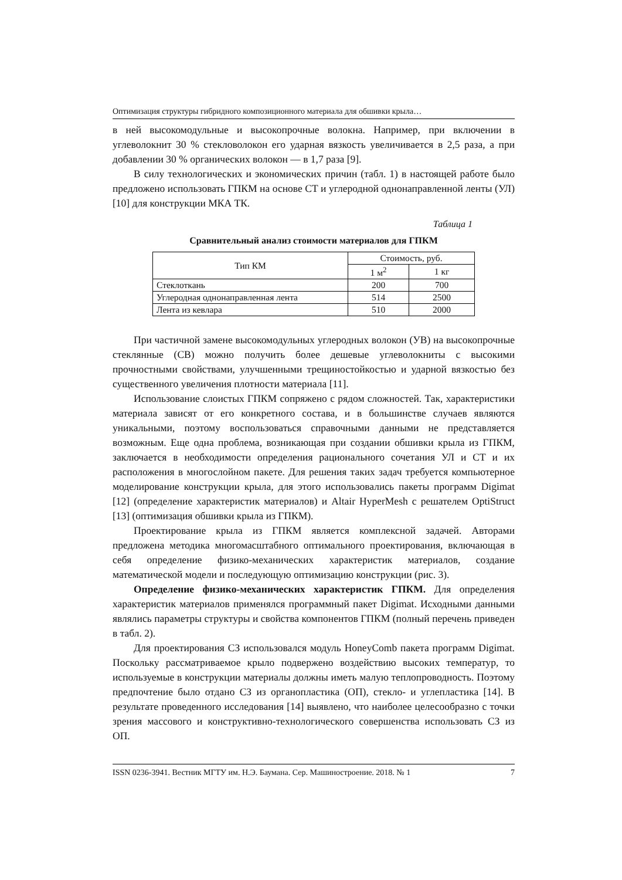Оптимизация структуры гибридного композиционного материала для обшивки крыла…
в ней высокомодульные и высокопрочные волокна. Например, при включении в углеволокнит 30 % стекловолокон его ударная вязкость увеличивается в 2,5 раза, а при добавлении 30 % органических волокон — в 1,7 раза [9].
В силу технологических и экономических причин (табл. 1) в настоящей работе было предложено использовать ГПКМ на основе СТ и углеродной однонаправленной ленты (УЛ) [10] для конструкции МКА ТК.
Таблица 1
Сравнительный анализ стоимости материалов для ГПКМ
| Тип КМ | Стоимость, руб. | |
| --- | --- | --- |
| | 1 м<sup>2</sup> | 1 кг |
| Стеклоткань | 200 | 700 |
| Углеродная однонаправленная лента | 514 | 2500 |
| Лента из кевлара | 510 | 2000 |
При частичной замене высокомодульных углеродных волокон (УВ) на высокопрочные стеклянные (СВ) можно получить более дешевые углеволокниты с высокими прочностными свойствами, улучшенными трещиностойкостью и ударной вязкостью без существенного увеличения плотности материала [11].
Использование слоистых ГПКМ сопряжено с рядом сложностей. Так, характеристики материала зависят от его конкретного состава, и в большинстве случаев являются уникальными, поэтому воспользоваться справочными данными не представляется возможным. Еще одна проблема, возникающая при создании обшивки крыла из ГПКМ, заключается в необходимости определения рационального сочетания УЛ и СТ и их расположения в многослойном пакете. Для решения таких задач требуется компьютерное моделирование конструкции крыла, для этого использовались пакеты программ Digimat [12] (определение характеристик материалов) и Altair HyperMesh с решателем OptiStruct [13] (оптимизация обшивки крыла из ГПКМ).
Проектирование крыла из ГПКМ является комплексной задачей. Авторами предложена методика многомасштабного оптимального проектирования, включающая в себя определение физико-механических характеристик материалов, создание математической модели и последующую оптимизацию конструкции (рис. 3).
Определение физико-механических характеристик ГПКМ. Для определения характеристик материалов применялся программный пакет Digimat. Исходными данными являлись параметры структуры и свойства компонентов ГПКМ (полный перечень приведен в табл. 2).
Для проектирования СЗ использовался модуль HoneyComb пакета программ Digimat. Поскольку рассматриваемое крыло подвержено воздействию высоких температур, то используемые в конструкции материалы должны иметь малую теплопроводность. Поэтому предпочтение было отдано СЗ из органопластика (ОП), стекло- и углепластика [14]. В результате проведенного исследования [14] выявлено, что наиболее целесообразно с точки зрения массового и конструктивно-технологического совершенства использовать СЗ из ОП.
ISSN 0236-3941. Вестник МГТУ им. Н.Э. Баумана. Сер. Машиностроение. 2018. № 1 7